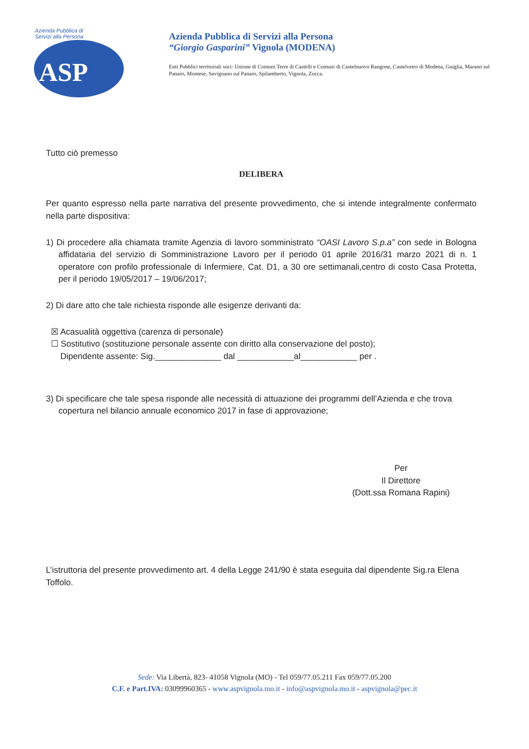Azienda Pubblica di Servizi alla Persona
ASP
Azienda Pubblica di Servizi alla Persona
“Giorgio Gasparini” Vignola (MODENA)
Enti Pubblici territoriali soci: Unione di Comuni Terre di Castelli e Comuni di Castelnuovo Rangone, Castelvetro di Modena, Guiglia, Marano sul Panaro, Montese, Savignano sul Panaro, Spilamberto, Vignola, Zocca.
Tutto ciò premesso
DELIBERA
Per quanto espresso nella parte narrativa del presente provvedimento, che si intende integralmente confermato nella parte dispositiva:
1) Di procedere alla chiamata tramite Agenzia di lavoro somministrato “OASI Lavoro S.p.a” con sede in Bologna affidataria del servizio di Somministrazione Lavoro per il periodo 01 aprile 2016/31 marzo 2021 di n. 1 operatore con profilo professionale di Infermiere, Cat. D1, a 30 ore settimanali,centro di costo Casa Protetta, per il periodo 19/05/2017 – 19/06/2017;
2) Di dare atto che tale richiesta risponde alle esigenze derivanti da:
☒ Acasualità oggettiva (carenza di personale)
☐ Sostitutivo (sostituzione personale assente con diritto alla conservazione del posto);
Dipendente assente: Sig.______________ dal ____________al____________ per .
3) Di specificare che tale spesa risponde alle necessità di attuazione dei programmi dell’Azienda e che trova copertura nel bilancio annuale economico 2017 in fase di approvazione;
Per
Il Direttore
(Dott.ssa Romana Rapini)
L’istruttoria del presente provvedimento art. 4 della Legge 241/90 è stata eseguita dal dipendente Sig.ra Elena Toffolo.
Sede: Via Libertà, 823- 41058 Vignola (MO) - Tel 059/77.05.211 Fax 059/77.05.200
C.F. e Part.IVA: 03099960365 - www.aspvignola.mo.it - info@aspvignola.mo.it - aspvignola@pec.it